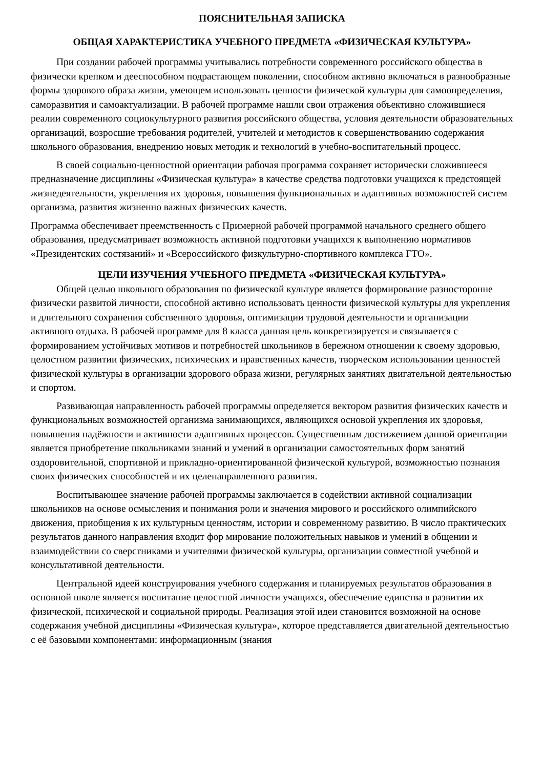ПОЯСНИТЕЛЬНАЯ ЗАПИСКА
ОБЩАЯ ХАРАКТЕРИСТИКА УЧЕБНОГО ПРЕДМЕТА «ФИЗИЧЕСКАЯ КУЛЬТУРА»
При создании рабочей программы учитывались потребности современного российского общества в физически крепком и дееспособном подрастающем поколении, способном активно включаться в разнообразные формы здорового образа жизни, умеющем использовать ценности физической культуры для самоопределения, саморазвития и самоактуализации. В рабочей программе нашли свои отражения объективно сложившиеся реалии современного социокультурного развития российского общества, условия деятельности образовательных организаций, возросшие требования родителей, учителей и методистов к совершенствованию содержания школьного образования, внедрению новых методик и технологий в учебно-воспитательный процесс.
В своей социально-ценностной ориентации рабочая программа сохраняет исторически сложившееся предназначение дисциплины «Физическая культура» в качестве средства подготовки учащихся к предстоящей жизнедеятельности, укрепления их здоровья, повышения функциональных и адаптивных возможностей систем организма, развития жизненно важных физических качеств.
Программа обеспечивает преемственность с Примерной рабочей программой начального среднего общего образования, предусматривает возможность активной подготовки учащихся к выполнению нормативов «Президентских состязаний» и «Всероссийского физкультурно-спортивного комплекса ГТО».
ЦЕЛИ ИЗУЧЕНИЯ УЧЕБНОГО ПРЕДМЕТА «ФИЗИЧЕСКАЯ КУЛЬТУРА»
Общей целью школьного образования по физической культуре является формирование разносторонне физически развитой личности, способной активно использовать ценности физической культуры для укрепления и длительного сохранения собственного здоровья, оптимизации трудовой деятельности и организации активного отдыха. В рабочей программе для 8 класса данная цель конкретизируется и связывается с формированием устойчивых мотивов и потребностей школьников в бережном отношении к своему здоровью, целостном развитии физических, психических и нравственных качеств, творческом использовании ценностей физической культуры в организации здорового образа жизни, регулярных занятиях двигательной деятельностью и спортом.
Развивающая направленность рабочей программы определяется вектором развития физических качеств и функциональных возможностей организма занимающихся, являющихся основой укрепления их здоровья, повышения надёжности и активности адаптивных процессов. Существенным достижением данной ориентации является приобретение школьниками знаний и умений в организации самостоятельных форм занятий оздоровительной, спортивной и прикладно-ориентированной физической культурой, возможностью познания своих физических способностей и их целенаправленного развития.
Воспитывающее значение рабочей программы заключается в содействии активной социализации школьников на основе осмысления и понимания роли и значения мирового и российского олимпийского движения, приобщения к их культурным ценностям, истории и современному развитию. В число практических результатов данного направления входит фор мирование положительных навыков и умений в общении и взаимодействии со сверстниками и учителями физической культуры, организации совместной учебной и консультативной деятельности.
Центральной идеей конструирования учебного содержания и планируемых результатов образования в основной школе является воспитание целостной личности учащихся, обеспечение единства в развитии их физической, психической и социальной природы. Реализация этой идеи становится возможной на основе содержания учебной дисциплины «Физическая культура», которое представляется двигательной деятельностью с её базовыми компонентами: информационным (знания